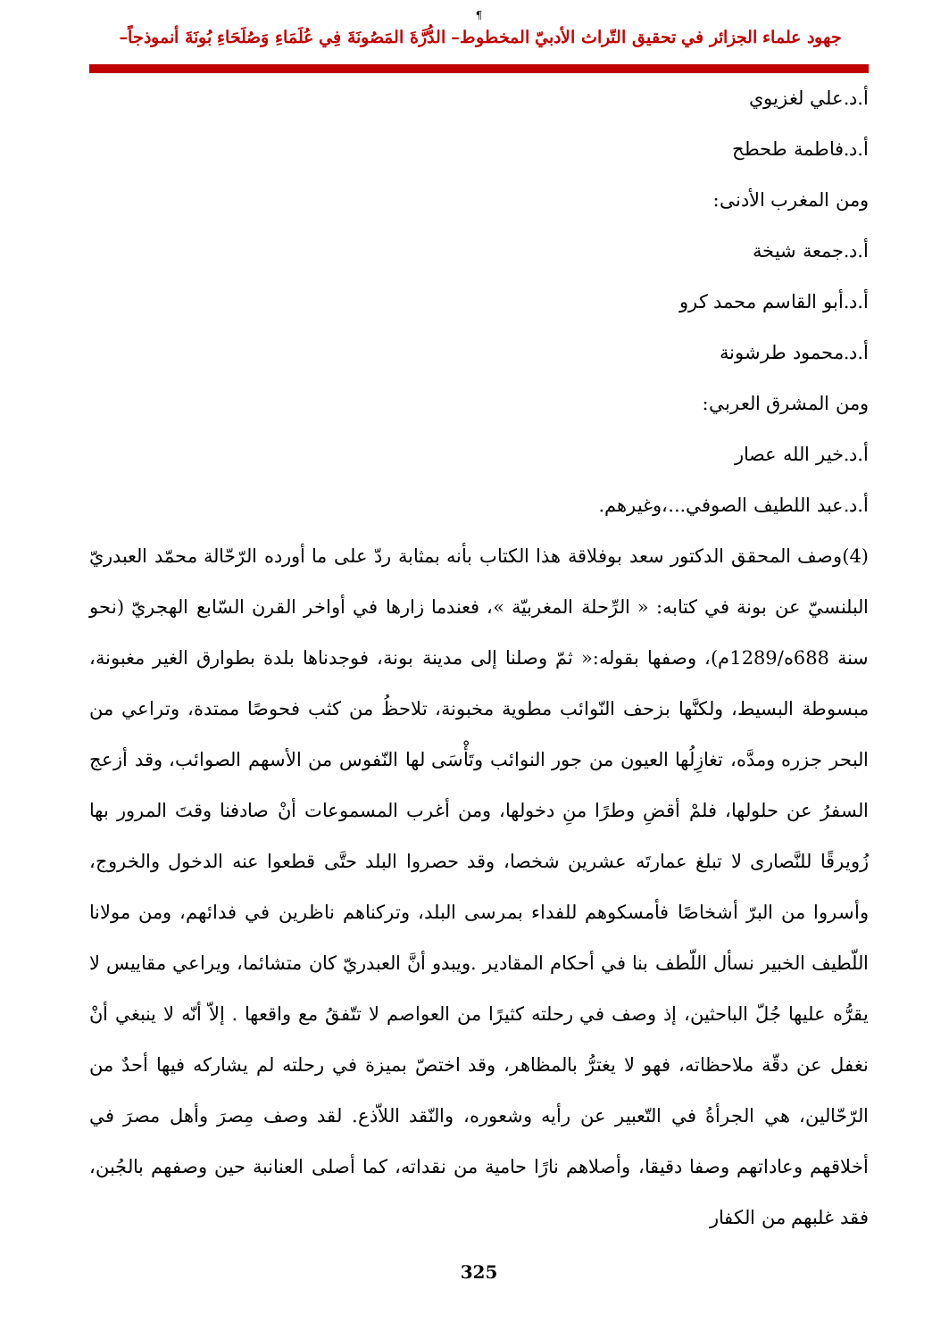¶
جهود علماء الجزائر في تحقيق التّراث الأدبيّ المخطوط– الدُّرَّةَ المَصُونَةَ فِي عُلَمَاءِ وَصُلَحَاءِ بُونَةَ أنموذجاً–
أ.د.علي لغزيوي
أ.د.فاطمة طحطح
ومن المغرب الأدنى:
أ.د.جمعة شيخة
أ.د.أبو القاسم محمد كرو
أ.د.محمود طرشونة
ومن المشرق العربي:
أ.د.خير الله عصار
أ.د.عبد اللطيف الصوفي...،وغيرهم.
(4)وصف المحقق الدكتور سعد بوفلاقة هذا الكتاب بأنه بمثابة ردّ على ما أورده الرّحّالة محمّد العبدريّ البلنسيّ عن بونة في كتابه: « الرِّحلة المغربيّة »، فعندما زارها في أواخر القرن السّابع الهجريّ (نحو سنة 688ه/1289م)، وصفها بقوله:« ثمّ وصلنا إلى مدينة بونة، فوجدناها بلدة بطوارق الغير مغبونة، مبسوطة البسيط، ولكنَّها بزحف النّوائب مطوية مخبونة، تلاحظُ من كثب فحوصًا ممتدة، وتراعي من البحر جزره ومدَّه، تغازِلُها العيون من جور النوائب وتَأْسَى لها النّفوس من الأسهم الصوائب، وقد أزعج السفرُ عن حلولها، فلمْ أقضِ وطرًا منِ دخولها، ومن أغرب المسموعات أنْ صادفنا وقتَ المرور بها زُويرقًا للنَّصارى لا تبلغ عمارتَه عشرين شخصا، وقد حصروا البلد حتَّى قطعوا عنه الدخول والخروج، وأسروا من البرّ أشخاصًا فأمسكوهم للفداء بمرسى البلد، وتركناهم ناظرين في فدائهم، ومن مولانا اللّطيف الخبير نسأل اللّطف بنا في أحكام المقادير .ويبدو أنَّ العبدريّ كان متشائما، ويراعي مقاييس لا يقرُّه عليها جُلّ الباحثين، إذ وصف في رحلته كثيرًا من العواصم لا تتّفقُ مع واقعها . إلاّ أنّه لا ينبغي أنْ نغفل عن دقّة ملاحظاته، فهو لا يغترُّ بالمظاهر، وقد اختصّ بميزة في رحلته لم يشاركه فيها أحدٌ من الرّحّالين، هي الجرأةُ في التّعبير عن رأيه وشعوره، والنّقد اللاّذع. لقد وصف مِصرَ وأهل مصرَ في أخلاقهم وعاداتهم وصفا دقيقا، وأصلاهم نارًا حامية من نقداته، كما أصلى العنانبة حين وصفهم بالجُبن، فقد غلبهم من الكفار
325